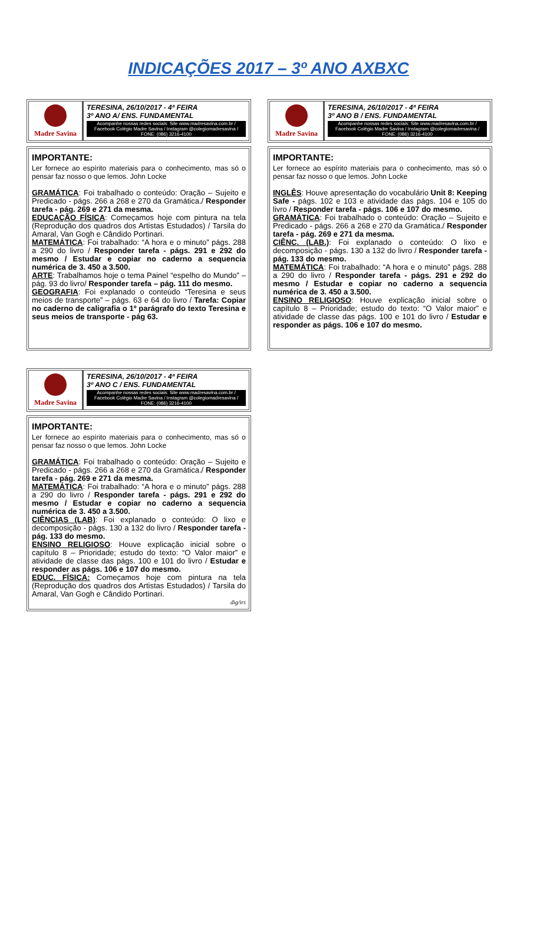INDICAÇÕES 2017 – 3º ANO AXBXC
Madre Savina
TERESINA, 26/10/2017 - 4ª FEIRA
3º ANO A/ ENS. FUNDAMENTAL
Acompanhe nossas redes sociais: Site www.madresavina.com.br / Facebook Colégio Madre Savina / Instagram @colegiomadresavina / FONE: (086) 3216-4100
IMPORTANTE:
Ler fornece ao espírito materiais para o conhecimento, mas só o pensar faz nosso o que lemos. John Locke
GRAMÁTICA: Foi trabalhado o conteúdo: Oração – Sujeito e Predicado - págs. 266 a 268 e 270 da Gramática./ Responder tarefa - pág. 269 e 271 da mesma.
EDUCAÇÃO FÍSICA: Começamos hoje com pintura na tela (Reprodução dos quadros dos Artistas Estudados) / Tarsila do Amaral, Van Gogh e Cândido Portinari.
MATEMÁTICA: Foi trabalhado: “A hora e o minuto” págs. 288 a 290 do livro / Responder tarefa - págs. 291 e 292 do mesmo / Estudar e copiar no caderno a sequencia numérica de 3. 450 a 3.500.
ARTE: Trabalhamos hoje o tema Painel “espelho do Mundo” – pág. 93 do livro/ Responder tarefa – pág. 111 do mesmo.
GEOGRAFIA: Foi explanado o conteúdo “Teresina e seus meios de transporte” – págs. 63 e 64 do livro / Tarefa: Copiar no caderno de caligrafia o 1º parágrafo do texto Teresina e seus meios de transporte - pág 63.
Madre Savina
TERESINA, 26/10/2017 - 4ª FEIRA
3º ANO B / ENS. FUNDAMENTAL
Acompanhe nossas redes sociais: Site www.madresavina.com.br / Facebook Colégio Madre Savina / Instagram @colegiomadresavina / FONE: (086) 3216-4100
IMPORTANTE:
Ler fornece ao espírito materiais para o conhecimento, mas só o pensar faz nosso o que lemos. John Locke
INGLÊS: Houve apresentação do vocabulário Unit 8: Keeping Safe - págs. 102 e 103 e atividade das págs. 104 e 105 do livro / Responder tarefa - págs. 106 e 107 do mesmo.
GRAMÁTICA: Foi trabalhado o conteúdo: Oração – Sujeito e Predicado - págs. 266 a 268 e 270 da Gramática./ Responder tarefa - pág. 269 e 271 da mesma.
CIÊNC. (LAB.): Foi explanado o conteúdo: O lixo e decomposição - págs. 130 a 132 do livro / Responder tarefa - pág. 133 do mesmo.
MATEMÁTICA: Foi trabalhado: “A hora e o minuto” págs. 288 a 290 do livro / Responder tarefa - págs. 291 e 292 do mesmo / Estudar e copiar no caderno a sequencia numérica de 3. 450 a 3.500.
ENSINO RELIGIOSO: Houve explicação inicial sobre o capítulo 8 – Prioridade; estudo do texto: “O Valor maior” e atividade de classe das págs. 100 e 101 do livro / Estudar e responder as págs. 106 e 107 do mesmo.
Madre Savina
TERESINA, 26/10/2017 - 4ª FEIRA
3º ANO C / ENS. FUNDAMENTAL
Acompanhe nossas redes sociais: Site www.madresavina.com.br / Facebook Colégio Madre Savina / Instagram @colegiomadresavina / FONE: (086) 3216-4100
IMPORTANTE:
Ler fornece ao espírito materiais para o conhecimento, mas só o pensar faz nosso o que lemos. John Locke
GRAMÁTICA: Foi trabalhado o conteúdo: Oração – Sujeito e Predicado - págs. 266 a 268 e 270 da Gramática./ Responder tarefa - pág. 269 e 271 da mesma.
MATEMÁTICA: Foi trabalhado: “A hora e o minuto” págs. 288 a 290 do livro / Responder tarefa - págs. 291 e 292 do mesmo / Estudar e copiar no caderno a sequencia numérica de 3. 450 a 3.500.
CIÊNCIAS (LAB): Foi explanado o conteúdo: O lixo e decomposição - págs. 130 a 132 do livro / Responder tarefa - pág. 133 do mesmo.
ENSINO RELIGIOSO: Houve explicação inicial sobre o capítulo 8 – Prioridade; estudo do texto: “O Valor maior” e atividade de classe das págs. 100 e 101 do livro / Estudar e responder as págs. 106 e 107 do mesmo.
EDUC. FÍSICA: Começamos hoje com pintura na tela (Reprodução dos quadros dos Artistas Estudados) / Tarsila do Amaral, Van Gogh e Cândido Portinari.
dig/irs